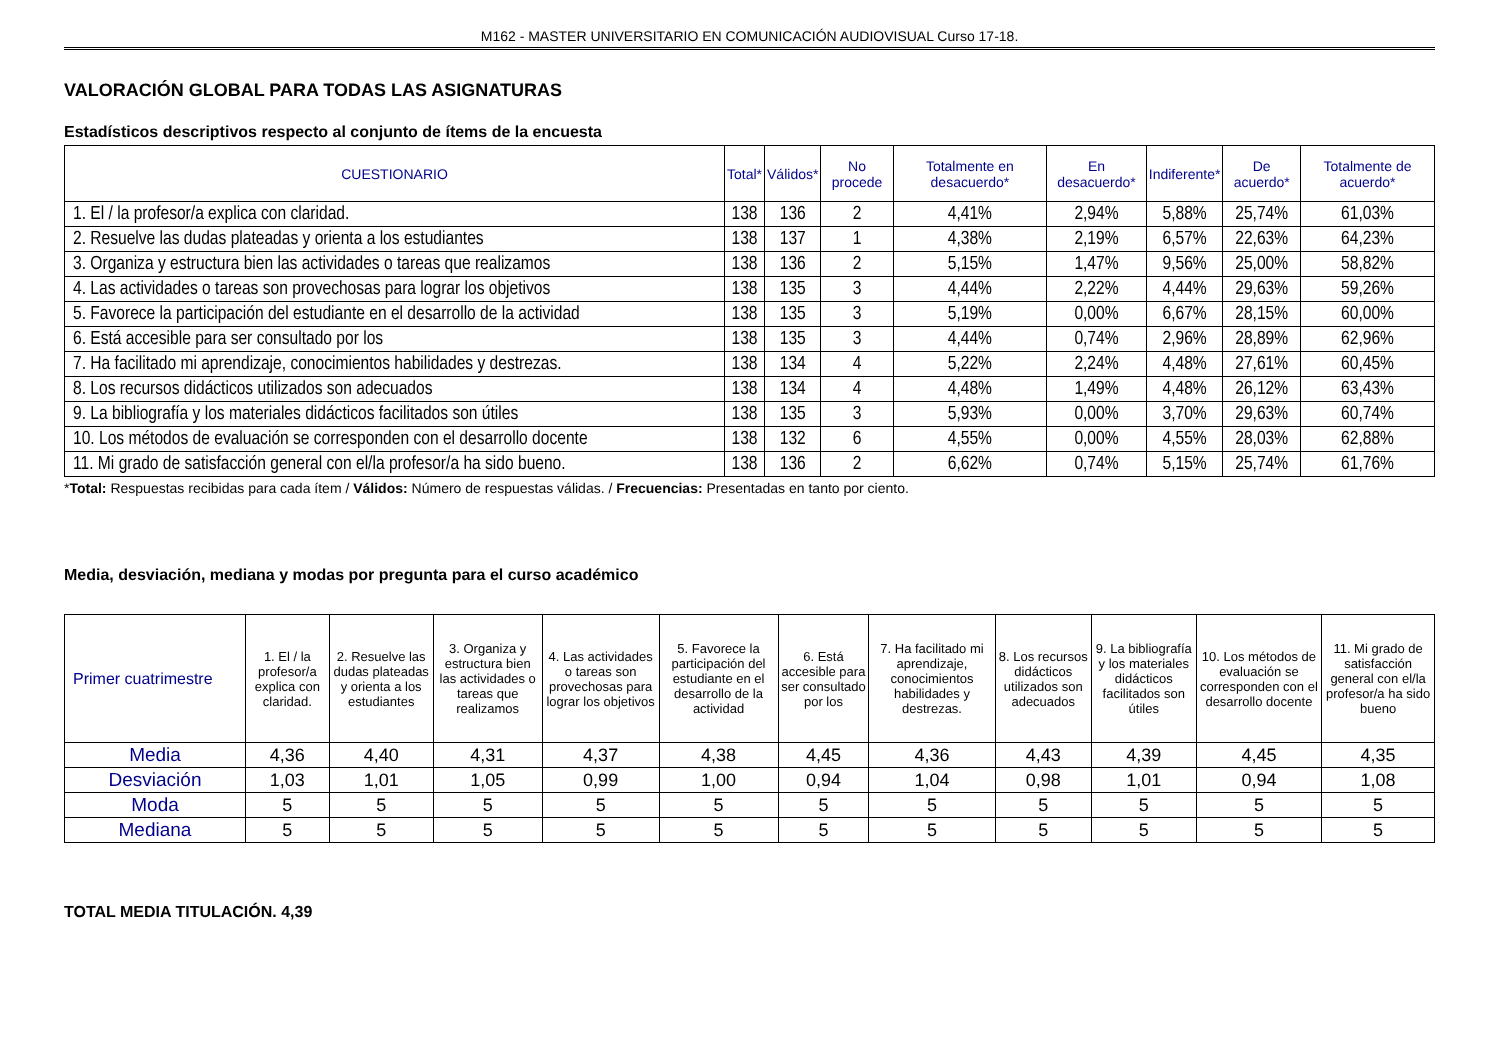M162 - MASTER UNIVERSITARIO EN COMUNICACIÓN AUDIOVISUAL Curso 17-18.
VALORACIÓN GLOBAL PARA TODAS LAS ASIGNATURAS
Estadísticos descriptivos respecto al conjunto de ítems de la encuesta
| CUESTIONARIO | Total* | Válidos* | No procede | Totalmente en desacuerdo* | En desacuerdo* | Indiferente* | De acuerdo* | Totalmente de acuerdo* |
| --- | --- | --- | --- | --- | --- | --- | --- | --- |
| 1. El / la profesor/a explica con claridad. | 138 | 136 | 2 | 4,41% | 2,94% | 5,88% | 25,74% | 61,03% |
| 2. Resuelve las dudas plateadas y orienta a los estudiantes | 138 | 137 | 1 | 4,38% | 2,19% | 6,57% | 22,63% | 64,23% |
| 3. Organiza y estructura bien las actividades o tareas que realizamos | 138 | 136 | 2 | 5,15% | 1,47% | 9,56% | 25,00% | 58,82% |
| 4. Las actividades o tareas son provechosas para lograr los objetivos | 138 | 135 | 3 | 4,44% | 2,22% | 4,44% | 29,63% | 59,26% |
| 5. Favorece la participación del estudiante en el desarrollo de la actividad | 138 | 135 | 3 | 5,19% | 0,00% | 6,67% | 28,15% | 60,00% |
| 6. Está accesible para ser consultado por los | 138 | 135 | 3 | 4,44% | 0,74% | 2,96% | 28,89% | 62,96% |
| 7. Ha facilitado mi aprendizaje, conocimientos habilidades y destrezas. | 138 | 134 | 4 | 5,22% | 2,24% | 4,48% | 27,61% | 60,45% |
| 8. Los recursos didácticos utilizados son adecuados | 138 | 134 | 4 | 4,48% | 1,49% | 4,48% | 26,12% | 63,43% |
| 9. La bibliografía y los materiales didácticos facilitados son útiles | 138 | 135 | 3 | 5,93% | 0,00% | 3,70% | 29,63% | 60,74% |
| 10. Los métodos de evaluación se corresponden con el desarrollo docente | 138 | 132 | 6 | 4,55% | 0,00% | 4,55% | 28,03% | 62,88% |
| 11. Mi grado de satisfacción general con el/la profesor/a ha sido bueno. | 138 | 136 | 2 | 6,62% | 0,74% | 5,15% | 25,74% | 61,76% |
*Total: Respuestas recibidas para cada ítem / Válidos: Número de respuestas válidas. / Frecuencias: Presentadas en tanto por ciento.
Media, desviación, mediana y modas por pregunta para el curso académico
| Primer cuatrimestre | 1. El / la profesor/a explica con claridad. | 2. Resuelve las dudas plateadas y orienta a los estudiantes | 3. Organiza y estructura bien las actividades o tareas que realizamos | 4. Las actividades o tareas son provechosas para lograr los objetivos | 5. Favorece la participación del estudiante en el desarrollo de la actividad | 6. Está accesible para ser consultado por los | 7. Ha facilitado mi aprendizaje, conocimientos habilidades y destrezas. | 8. Los recursos didácticos utilizados son adecuados | 9. La bibliografía y los materiales didácticos facilitados son útiles | 10. Los métodos de evaluación se corresponden con el desarrollo docente | 11. Mi grado de satisfacción general con el/la profesor/a ha sido bueno |
| --- | --- | --- | --- | --- | --- | --- | --- | --- | --- | --- | --- |
| Media | 4,36 | 4,40 | 4,31 | 4,37 | 4,38 | 4,45 | 4,36 | 4,43 | 4,39 | 4,45 | 4,35 |
| Desviación | 1,03 | 1,01 | 1,05 | 0,99 | 1,00 | 0,94 | 1,04 | 0,98 | 1,01 | 0,94 | 1,08 |
| Moda | 5 | 5 | 5 | 5 | 5 | 5 | 5 | 5 | 5 | 5 | 5 |
| Mediana | 5 | 5 | 5 | 5 | 5 | 5 | 5 | 5 | 5 | 5 | 5 |
TOTAL MEDIA TITULACIÓN. 4,39